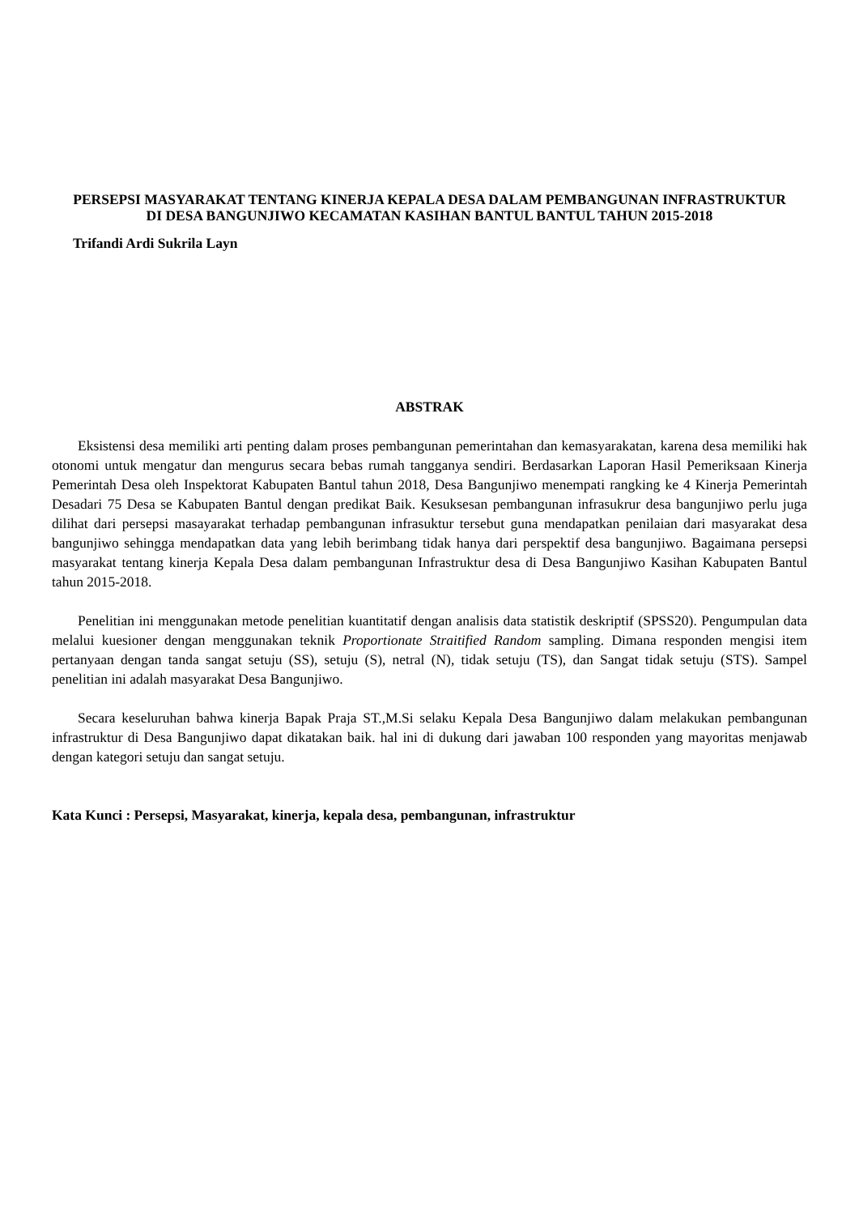PERSEPSI MASYARAKAT TENTANG KINERJA KEPALA DESA DALAM PEMBANGUNAN INFRASTRUKTUR DI DESA BANGUNJIWO KECAMATAN KASIHAN BANTUL BANTUL TAHUN 2015-2018
Trifandi Ardi Sukrila Layn
ABSTRAK
Eksistensi desa memiliki arti penting dalam proses pembangunan pemerintahan dan kemasyarakatan, karena desa memiliki hak otonomi untuk mengatur dan mengurus secara bebas rumah tangganya sendiri. Berdasarkan Laporan Hasil Pemeriksaan Kinerja Pemerintah Desa oleh Inspektorat Kabupaten Bantul tahun 2018, Desa Bangunjiwo menempati rangking ke 4 Kinerja Pemerintah Desadari 75 Desa se Kabupaten Bantul dengan predikat Baik. Kesuksesan pembangunan infrasukrur desa bangunjiwo perlu juga dilihat dari persepsi masayarakat terhadap pembangunan infrasuktur tersebut guna mendapatkan penilaian dari masyarakat desa bangunjiwo sehingga mendapatkan data yang lebih berimbang tidak hanya dari perspektif desa bangunjiwo. Bagaimana persepsi masyarakat tentang kinerja Kepala Desa dalam pembangunan Infrastruktur desa di Desa Bangunjiwo Kasihan Kabupaten Bantul tahun 2015-2018.
Penelitian ini menggunakan metode penelitian kuantitatif dengan analisis data statistik deskriptif (SPSS20). Pengumpulan data melalui kuesioner dengan menggunakan teknik Proportionate Straitified Random sampling. Dimana responden mengisi item pertanyaan dengan tanda sangat setuju (SS), setuju (S), netral (N), tidak setuju (TS), dan Sangat tidak setuju (STS). Sampel penelitian ini adalah masyarakat Desa Bangunjiwo.
Secara keseluruhan bahwa kinerja Bapak Praja ST.,M.Si selaku Kepala Desa Bangunjiwo dalam melakukan pembangunan infrastruktur di Desa Bangunjiwo dapat dikatakan baik. hal ini di dukung dari jawaban 100 responden yang mayoritas menjawab dengan kategori setuju dan sangat setuju.
Kata Kunci : Persepsi, Masyarakat, kinerja, kepala desa, pembangunan, infrastruktur